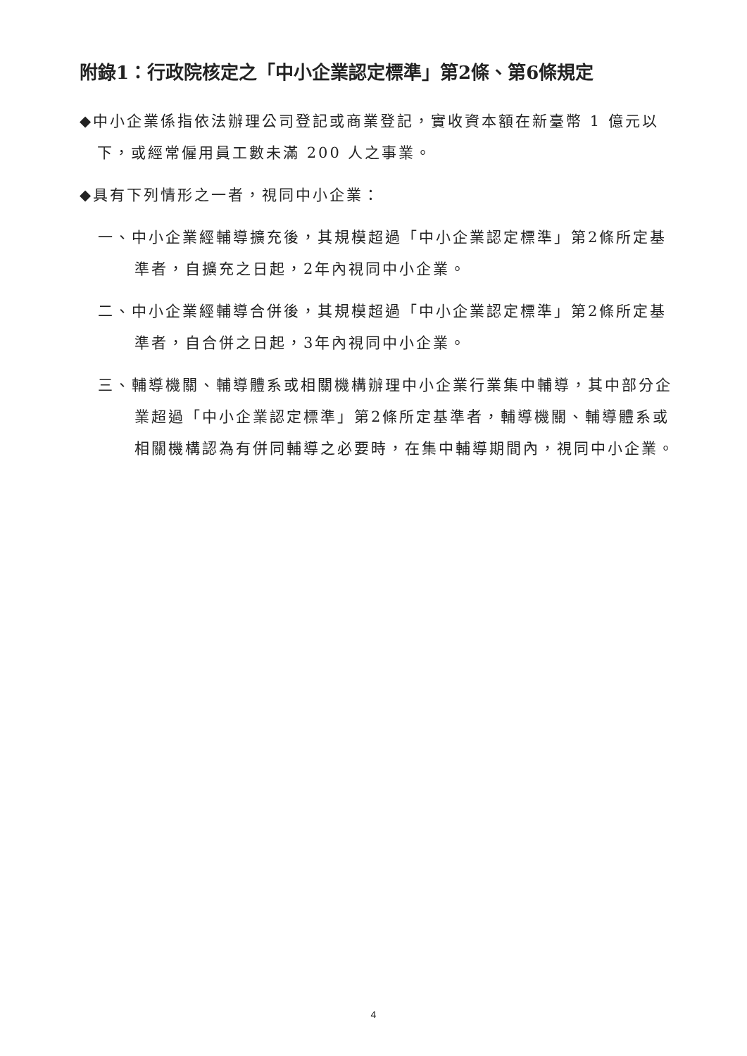附錄1：行政院核定之「中小企業認定標準」第2條、第6條規定
◆中小企業係指依法辦理公司登記或商業登記，實收資本額在新臺幣 1 億元以下，或經常僱用員工數未滿 200 人之事業。
◆具有下列情形之一者，視同中小企業：
一、中小企業經輔導擴充後，其規模超過「中小企業認定標準」第2條所定基準者，自擴充之日起，2年內視同中小企業。
二、中小企業經輔導合併後，其規模超過「中小企業認定標準」第2條所定基準者，自合併之日起，3年內視同中小企業。
三、輔導機關、輔導體系或相關機構辦理中小企業行業集中輔導，其中部分企業超過「中小企業認定標準」第2條所定基準者，輔導機關、輔導體系或相關機構認為有併同輔導之必要時，在集中輔導期間內，視同中小企業。
4